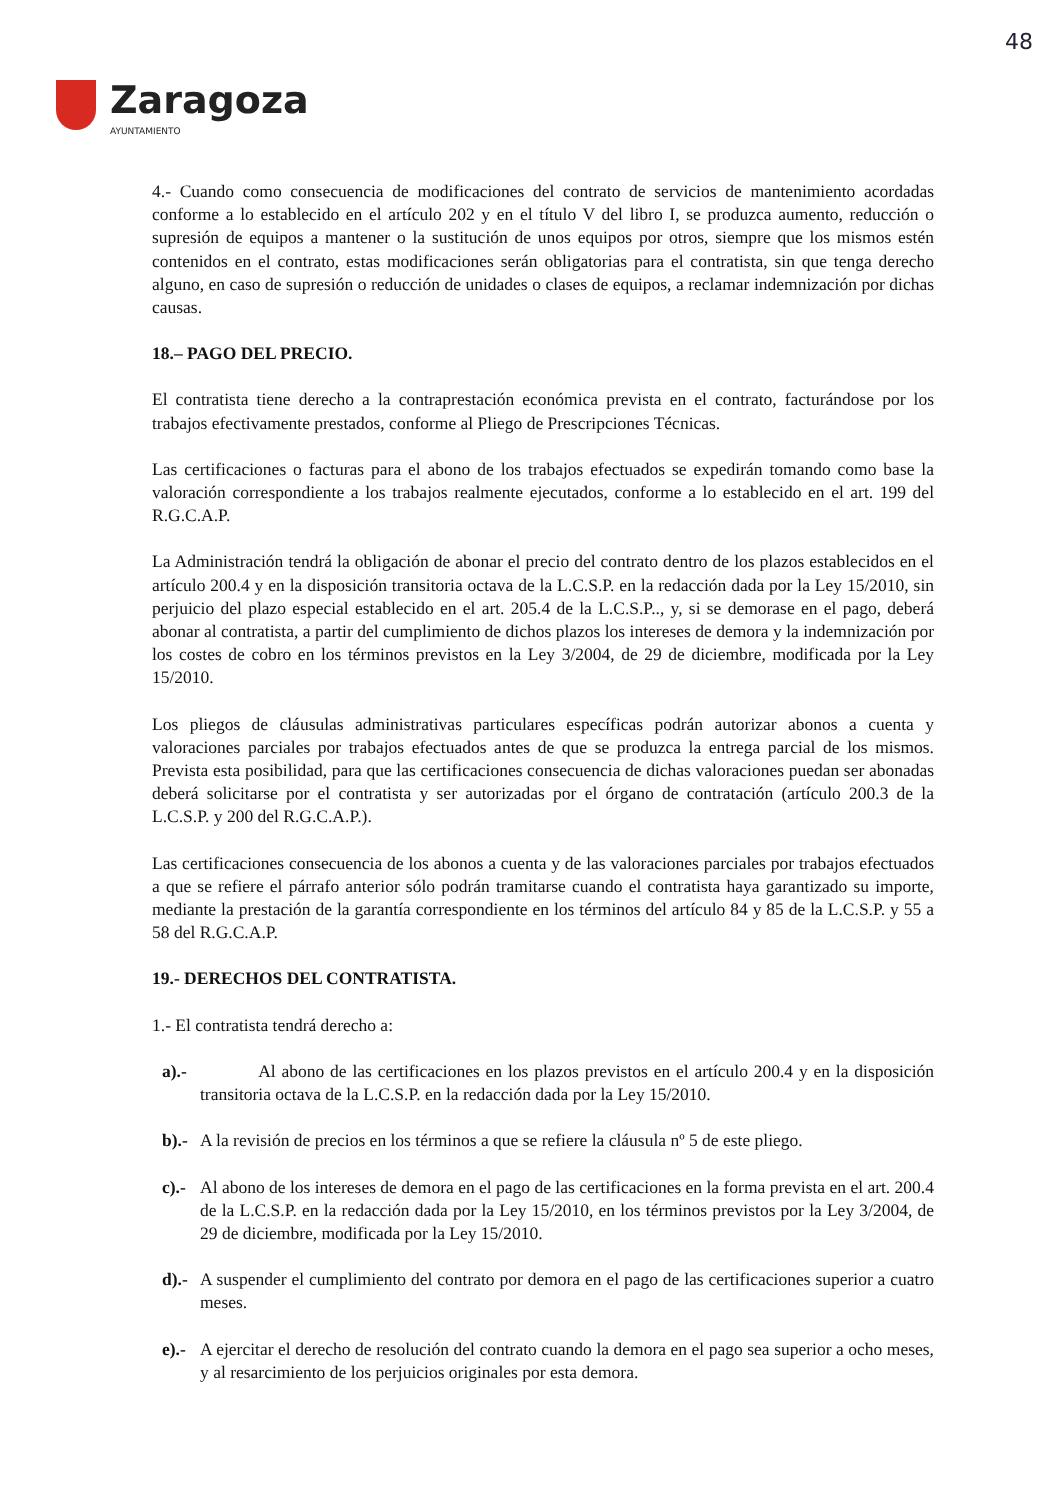48
Zaragoza
AYUNTAMIENTO
4.- Cuando como consecuencia de modificaciones del contrato de servicios de mantenimiento acordadas conforme a lo establecido en el artículo 202 y en el título V del libro I, se produzca aumento, reducción o supresión de equipos a mantener o la sustitución de unos equipos por otros, siempre que los mismos estén contenidos en el contrato, estas modificaciones serán obligatorias para el contratista, sin que tenga derecho alguno, en caso de supresión o reducción de unidades o clases de equipos, a reclamar indemnización por dichas causas.
18.– PAGO DEL PRECIO.
El contratista tiene derecho a la contraprestación económica prevista en el contrato, facturándose por los trabajos efectivamente prestados, conforme al Pliego de Prescripciones Técnicas.
Las certificaciones o facturas para el abono de los trabajos efectuados se expedirán tomando como base la valoración correspondiente a los trabajos realmente ejecutados, conforme a lo establecido en el art. 199 del R.G.C.A.P.
La Administración tendrá la obligación de abonar el precio del contrato dentro de los plazos establecidos en el artículo 200.4 y en la disposición transitoria octava de la L.C.S.P. en la redacción dada por la Ley 15/2010, sin perjuicio del plazo especial establecido en el art. 205.4 de la L.C.S.P.., y, si se demorase en el pago, deberá abonar al contratista, a partir del cumplimiento de dichos plazos los intereses de demora y la indemnización por los costes de cobro en los términos previstos en la Ley 3/2004, de 29 de diciembre, modificada por la Ley 15/2010.
Los pliegos de cláusulas administrativas particulares específicas podrán autorizar abonos a cuenta y valoraciones parciales por trabajos efectuados antes de que se produzca la entrega parcial de los mismos. Prevista esta posibilidad, para que las certificaciones consecuencia de dichas valoraciones puedan ser abonadas deberá solicitarse por el contratista y ser autorizadas por el órgano de contratación (artículo 200.3 de la L.C.S.P. y 200 del R.G.C.A.P.).
Las certificaciones consecuencia de los abonos a cuenta y de las valoraciones parciales por trabajos efectuados a que se refiere el párrafo anterior sólo podrán tramitarse cuando el contratista haya garantizado su importe, mediante la prestación de la garantía correspondiente en los términos del artículo 84 y 85 de la L.C.S.P. y 55 a 58 del R.G.C.A.P.
19.- DERECHOS DEL CONTRATISTA.
1.- El contratista tendrá derecho a:
a).- Al abono de las certificaciones en los plazos previstos en el artículo 200.4 y en la disposición transitoria octava de la L.C.S.P. en la redacción dada por la Ley 15/2010.
b).- A la revisión de precios en los términos a que se refiere la cláusula nº 5 de este pliego.
c).- Al abono de los intereses de demora en el pago de las certificaciones en la forma prevista en el art. 200.4 de la L.C.S.P. en la redacción dada por la Ley 15/2010, en los términos previstos por la Ley 3/2004, de 29 de diciembre, modificada por la Ley 15/2010.
d).- A suspender el cumplimiento del contrato por demora en el pago de las certificaciones superior a cuatro meses.
e).- A ejercitar el derecho de resolución del contrato cuando la demora en el pago sea superior a ocho meses, y al resarcimiento de los perjuicios originales por esta demora.